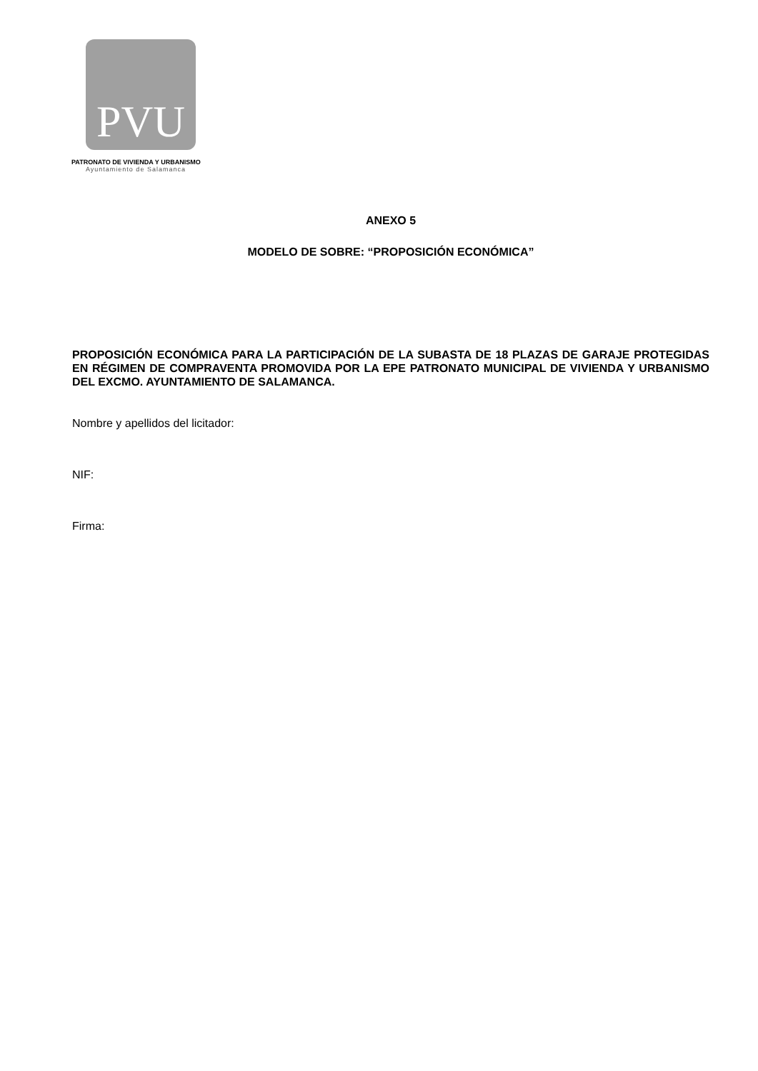PVU
PATRONATO DE VIVIENDA Y URBANISMO
Ayuntamiento de Salamanca
ANEXO 5
MODELO DE SOBRE: “PROPOSICIÓN ECONÓMICA”
PROPOSICIÓN ECONÓMICA PARA LA PARTICIPACIÓN DE LA SUBASTA DE 18 PLAZAS DE GARAJE PROTEGIDAS EN RÉGIMEN DE COMPRAVENTA PROMOVIDA POR LA EPE PATRONATO MUNICIPAL DE VIVIENDA Y URBANISMO DEL EXCMO. AYUNTAMIENTO DE SALAMANCA.
Nombre y apellidos del licitador:
NIF:
Firma: